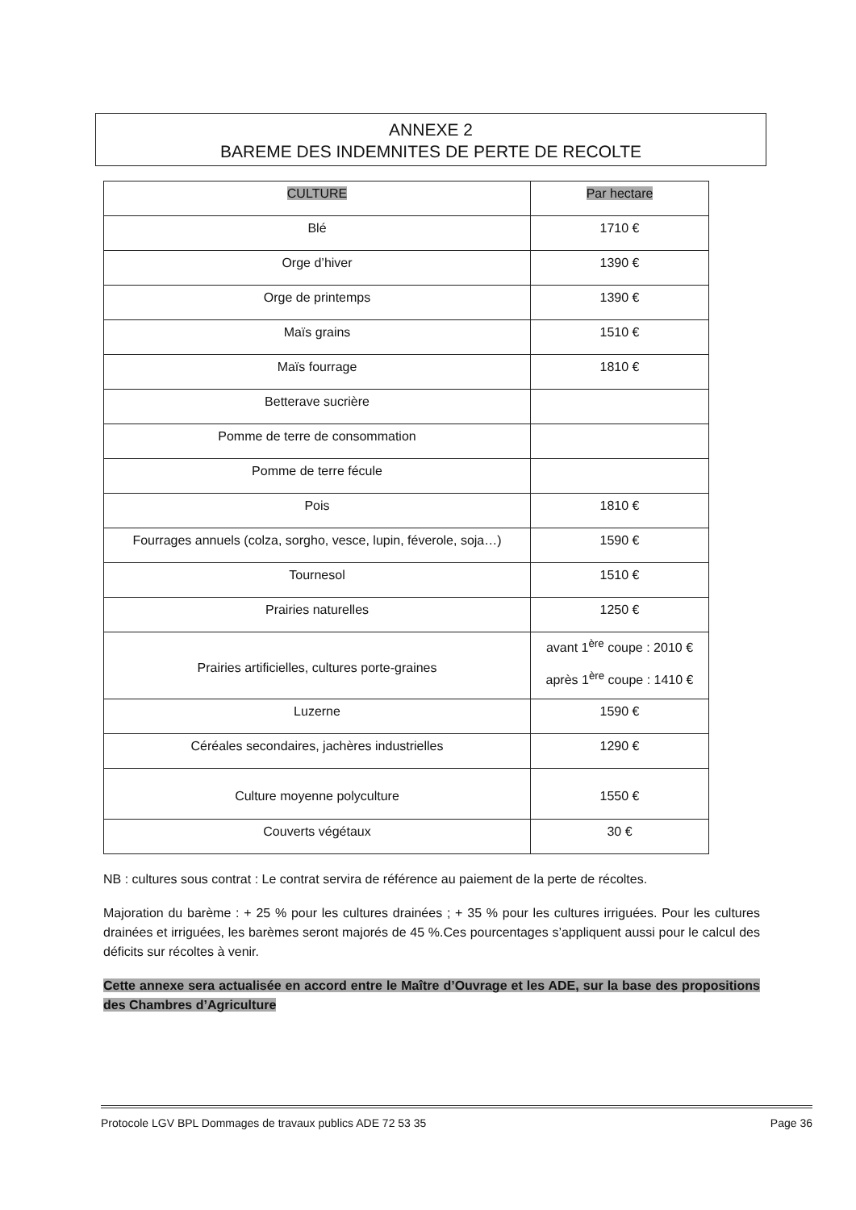ANNEXE 2
BAREME DES INDEMNITES DE PERTE DE RECOLTE
| CULTURE | Par hectare |
| Blé | 1710 € |
| Orge d’hiver | 1390 € |
| Orge de printemps | 1390 € |
| Maïs grains | 1510 € |
| Maïs fourrage | 1810 € |
| Betterave sucrière | |
| Pomme de terre de consommation | |
| Pomme de terre fécule | |
| Pois | 1810 € |
| Fourrages annuels (colza, sorgho, vesce, lupin, féverole, soja…) | 1590 € |
| Tournesol | 1510 € |
| Prairies naturelles | 1250 € |
| Prairies artificielles, cultures porte-graines | avant 1<sup>ère</sup> coupe : 2010 € après 1<sup>ère</sup> coupe : 1410 € |
| Luzerne | 1590 € |
| Céréales secondaires, jachères industrielles | 1290 € |
| Culture moyenne polyculture | 1550 € |
| Couverts végétaux | 30 € |
NB : cultures sous contrat : Le contrat servira de référence au paiement de la perte de récoltes.
Majoration du barème : + 25 % pour les cultures drainées ; + 35 % pour les cultures irriguées. Pour les cultures drainées et irriguées, les barèmes seront majorés de 45 %.Ces pourcentages s’appliquent aussi pour le calcul des déficits sur récoltes à venir.
Cette annexe sera actualisée en accord entre le Maître d’Ouvrage et les ADE, sur la base des propositions des Chambres d’Agriculture
Protocole LGV BPL Dommages de travaux publics ADE 72 53 35 Page 36